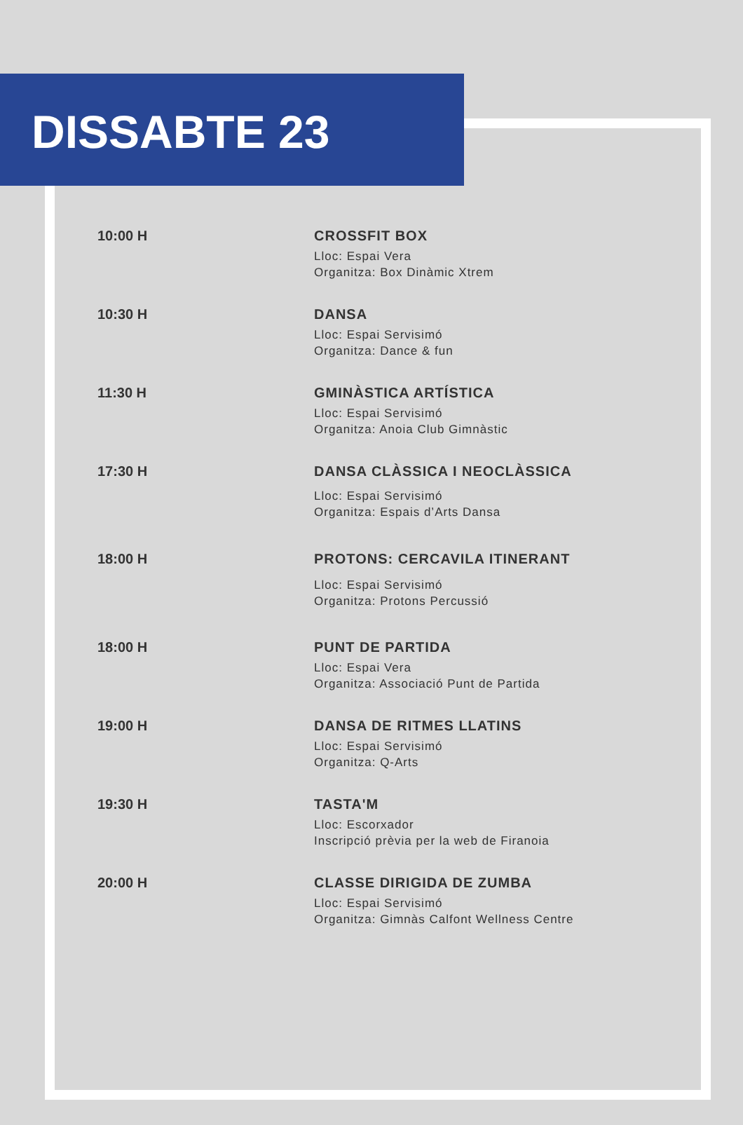DISSABTE 23
10:00 H
CROSSFIT BOX
Lloc: Espai Vera
Organitza: Box Dinàmic Xtrem
10:30 H
DANSA
Lloc: Espai Servisimó
Organitza: Dance & fun
11:30 H
GMINÀSTICA ARTÍSTICA
Lloc: Espai Servisimó
Organitza: Anoia Club Gimnàstic
17:30 H
DANSA CLÀSSICA I NEOCLÀSSICA
Lloc: Espai Servisimó
Organitza: Espais d’Arts Dansa
18:00 H
PROTONS: CERCAVILA ITINERANT
Lloc: Espai Servisimó
Organitza: Protons Percussió
18:00 H
PUNT DE PARTIDA
Lloc: Espai Vera
Organitza: Associació Punt de Partida
19:00 H
DANSA DE RITMES LLATINS
Lloc: Espai Servisimó
Organitza: Q-Arts
19:30 H
TASTA'M
Lloc: Escorxador
Inscripció prèvia per la web de Firanoia
20:00 H
CLASSE DIRIGIDA DE ZUMBA
Lloc: Espai Servisimó
Organitza: Gimnàs Calfont Wellness Centre